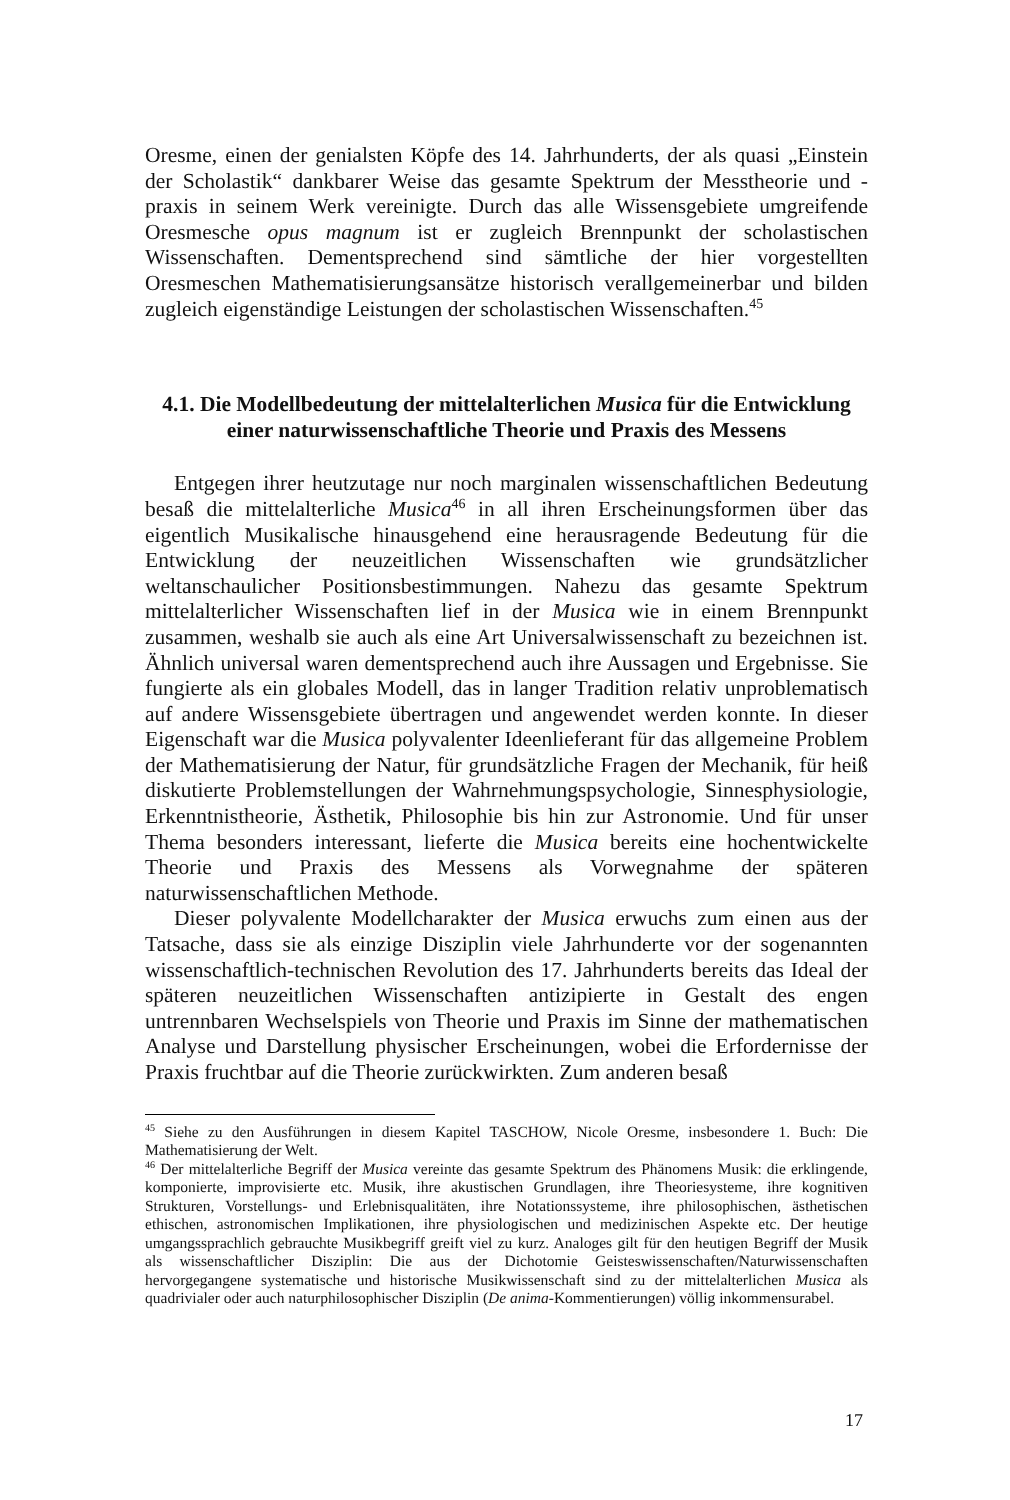Oresme, einen der genialsten Köpfe des 14. Jahrhunderts, der als quasi „Einstein der Scholastik“ dankbarer Weise das gesamte Spektrum der Messtheorie und -praxis in seinem Werk vereinigte. Durch das alle Wissensgebiete umgreifende Oresmesche opus magnum ist er zugleich Brennpunkt der scholastischen Wissenschaften. Dementsprechend sind sämtliche der hier vorgestellten Oresmeschen Mathematisierungsansätze historisch verallgemeinerbar und bilden zugleich eigenständige Leistungen der scholastischen Wissenschaften.<sup>45</sup>
4.1. Die Modellbedeutung der mittelalterlichen Musica für die Entwicklung einer naturwissenschaftliche Theorie und Praxis des Messens
Entgegen ihrer heutzutage nur noch marginalen wissenschaftlichen Bedeutung besaß die mittelalterliche Musica<sup>46</sup> in all ihren Erscheinungsformen über das eigentlich Musikalische hinausgehend eine herausragende Bedeutung für die Entwicklung der neuzeitlichen Wissenschaften wie grundsätzlicher weltanschaulicher Positionsbestimmungen. Nahezu das gesamte Spektrum mittelalterlicher Wissenschaften lief in der Musica wie in einem Brennpunkt zusammen, weshalb sie auch als eine Art Universalwissenschaft zu bezeichnen ist. Ähnlich universal waren dementsprechend auch ihre Aussagen und Ergebnisse. Sie fungierte als ein globales Modell, das in langer Tradition relativ unproblematisch auf andere Wissensgebiete übertragen und angewendet werden konnte. In dieser Eigenschaft war die Musica polyvalenter Ideenlieferant für das allgemeine Problem der Mathematisierung der Natur, für grundsätzliche Fragen der Mechanik, für heiß diskutierte Problemstellungen der Wahrnehmungspsychologie, Sinnesphysiologie, Erkenntnistheorie, Ästhetik, Philosophie bis hin zur Astronomie. Und für unser Thema besonders interessant, lieferte die Musica bereits eine hochentwickelte Theorie und Praxis des Messens als Vorwegnahme der späteren naturwissenschaftlichen Methode.
Dieser polyvalente Modellcharakter der Musica erwuchs zum einen aus der Tatsache, dass sie als einzige Disziplin viele Jahrhunderte vor der sogenannten wissenschaftlich-technischen Revolution des 17. Jahrhunderts bereits das Ideal der späteren neuzeitlichen Wissenschaften antizipierte in Gestalt des engen untrennbaren Wechselspiels von Theorie und Praxis im Sinne der mathematischen Analyse und Darstellung physischer Erscheinungen, wobei die Erfordernisse der Praxis fruchtbar auf die Theorie zurückwirkten. Zum anderen besaß
<sup>45</sup> Siehe zu den Ausführungen in diesem Kapitel TASCHOW, Nicole Oresme, insbesondere 1. Buch: Die Mathematisierung der Welt.
<sup>46</sup> Der mittelalterliche Begriff der Musica vereinte das gesamte Spektrum des Phänomens Musik: die erklingende, komponierte, improvisierte etc. Musik, ihre akustischen Grundlagen, ihre Theoriesysteme, ihre kognitiven Strukturen, Vorstellungs- und Erlebnisqualitäten, ihre Notationssysteme, ihre philosophischen, ästhetischen ethischen, astronomischen Implikationen, ihre physiologischen und medizinischen Aspekte etc. Der heutige umgangssprachlich gebrauchte Musikbegriff greift viel zu kurz. Analoges gilt für den heutigen Begriff der Musik als wissenschaftlicher Disziplin: Die aus der Dichotomie Geisteswissenschaften/Naturwissenschaften hervorgegangene systematische und historische Musikwissenschaft sind zu der mittelalterlichen Musica als quadrivialer oder auch naturphilosophischer Disziplin (De anima-Kommentierungen) völlig inkommensurabel.
17